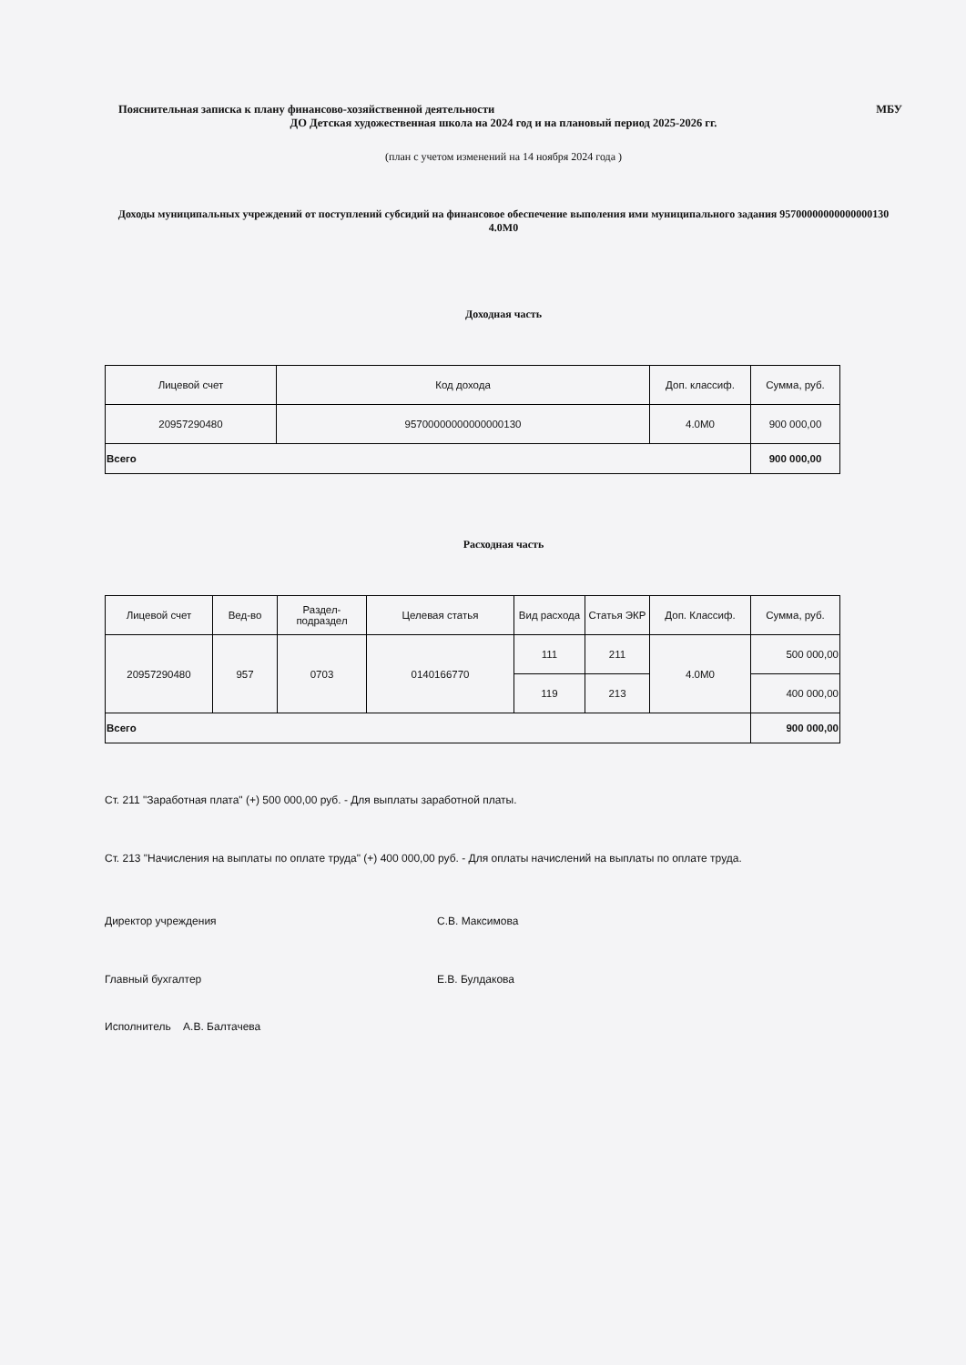Пояснительная записка к плану финансово-хозяйственной деятельности МБУ
ДО Детская художественная школа на 2024 год и на плановый период 2025-2026 гг.
(план с учетом изменений на 14 ноября 2024 года )
Доходы муниципальных учреждений от поступлений субсидий на финансовое обеспечение выполения ими муниципального задания 95700000000000000130 4.0М0
Доходная часть
| Лицевой счет | Код дохода | Доп. классиф. | Сумма, руб. |
| --- | --- | --- | --- |
| 20957290480 | 95700000000000000130 | 4.0М0 | 900 000,00 |
| Всего | | | 900 000,00 |
Расходная часть
| Лицевой счет | Вед-во | Раздел-подраздел | Целевая статья | Вид расхода | Статья ЭКР | Доп. Классиф. | Сумма, руб. |
| --- | --- | --- | --- | --- | --- | --- | --- |
| 20957290480 | 957 | 0703 | 0140166770 | 111 | 211 | 4.0М0 | 500 000,00 |
| | | | | 119 | 213 | | 400 000,00 |
| Всего | | | | | | | 900 000,00 |
Ст. 211 "Заработная плата" (+) 500 000,00 руб. - Для выплаты заработной платы.
Ст. 213 "Начисления на выплаты по оплате труда" (+) 400 000,00 руб. - Для оплаты начислений на выплаты по оплате труда.
Директор учреждения С.В. Максимова
Главный бухгалтер Е.В. Булдакова
Исполнитель А.В. Балтачева